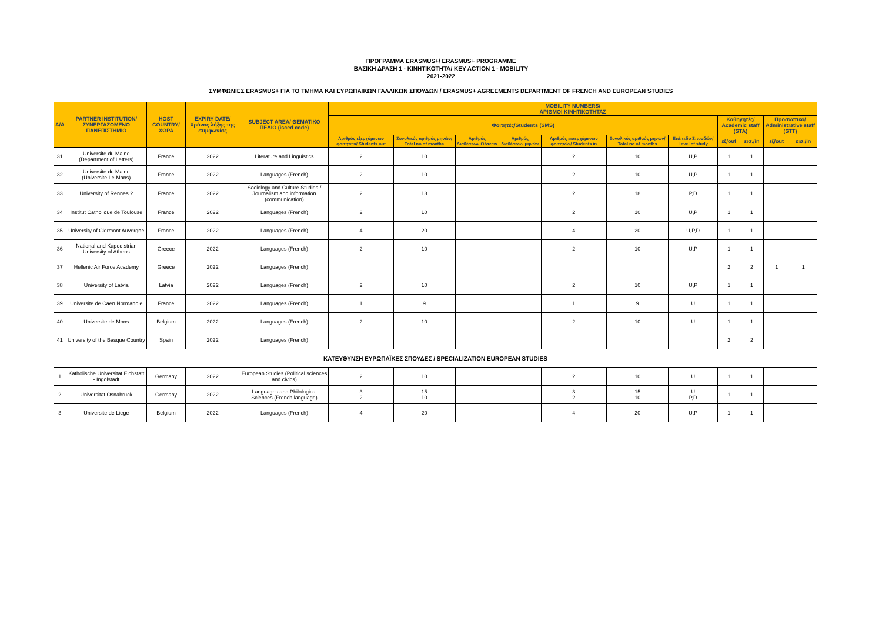ΠΡΟΓΡΑΜΜΑ ERASMUS+/ ERASMUS+ PROGRAMME
ΒΑΣΙΚΗ ΔΡΑΣΗ 1 - ΚΙΝΗΤΙΚΟΤΗΤΑ/ KEY ACTION 1 - MOBILITY
2021-2022
ΣΥΜΦΩΝΙΕΣ ERASMUS+ ΓΙΑ ΤΟ ΤΜΗΜΑ ΚΑΙ ΕΥΡΩΠΑΙΚΩΝ ΓΑΛΛΙΚΩΝ ΣΠΟΥΔΩΝ / ERASMUS+ AGREEMENTS DEPARTMENT OF FRENCH AND EUROPEAN STUDIES
| A/A | PARTNER INSTITUTION/ ΣΥΝΕΡΓΑΖΟΜΕΝΟ ΠΑΝΕΠΙΣΤΗΜΙΟ | HOST COUNTRY/ ΧΩΡΑ | EXPIRY DATE/ Χρόνος λήξης της συμφωνίας | SUBJECT AREA/ ΘΕΜΑΤΙΚΟ ΠΕΔΙΟ (isced code) | MOBILITY NUMBERS/ ΑΡΙΘΜΟΙ ΚΙΝΗΤΙΚΟΤΗΤΑΣ | | | | | | | | | | |
| --- | --- | --- | --- | --- | --- | --- | --- | --- | --- | --- | --- | --- | --- | --- | --- |
| | | | | | Φοιτητές/Students (SMS) | | | | | | | Καθηγητές/ Academic staff (STA) | | Προσωπικό/ Administrative staff (STT) | |
| | | | | | Αριθμός εξερχόμενων φοιτητών/ Students out | Συνολικός αριθμός μηνών/ Total no of months | Αριθμός Διαθέσεων Θέσεων | Αριθμός διαθέσεων μηνών | Αριθμός εισερχόμενων φοιτητών/ Students in | Συνολικός αριθμός μηνών/ Total no of months | Επίπεδο Σπουδών/ Level of study | εξ/out | εισ./in | εξ/out | εισ./in |
| 31 | Universite du Maine (Department of Letters) | France | 2022 | Literature and Linguistics | 2 | 10 | | | 2 | 10 | U,P | 1 | 1 | | |
| 32 | Universite du Maine (Universite Le Mans) | France | 2022 | Languages (French) | 2 | 10 | | | 2 | 10 | U,P | 1 | 1 | | |
| 33 | University of Rennes 2 | France | 2022 | Sociology and Culture Studies / Journalism and information (communication) | 2 | 18 | | | 2 | 18 | P,D | 1 | 1 | | |
| 34 | Institut Catholique de Toulouse | France | 2022 | Languages (French) | 2 | 10 | | | 2 | 10 | U,P | 1 | 1 | | |
| 35 | University of Clermont Auvergne | France | 2022 | Languages (French) | 4 | 20 | | | 4 | 20 | U,P,D | 1 | 1 | | |
| 36 | National and Kapodistrian University of Athens | Greece | 2022 | Languages (French) | 2 | 10 | | | 2 | 10 | U,P | 1 | 1 | | |
| 37 | Hellenic Air Force Academy | Greece | 2022 | Languages (French) | | | | | | | | 2 | 2 | 1 | 1 |
| 38 | University of Latvia | Latvia | 2022 | Languages (French) | 2 | 10 | | | 2 | 10 | U,P | 1 | 1 | | |
| 39 | Universite de Caen Normandie | France | 2022 | Languages (French) | 1 | 9 | | | 1 | 9 | U | 1 | 1 | | |
| 40 | Universite de Mons | Belgium | 2022 | Languages (French) | 2 | 10 | | | 2 | 10 | U | 1 | 1 | | |
| 41 | University of the Basque Country | Spain | 2022 | Languages (French) | | | | | | | | 2 | 2 | | |
| ΚΑΤΕΥΘΥΝΣΗ ΕΥΡΩΠΑΪΚΕΣ ΣΠΟΥΔΕΣ / SPECIALIZATION EUROPEAN STUDIES | | | | | | | | | | | | | | | |
| 1 | Katholische Universitat Eichstatt - Ingolstadt | Germany | 2022 | European Studies (Political sciences and civics) | 2 | 10 | | | 2 | 10 | U | 1 | 1 | | |
| 2 | Universitat Osnabruck | Germany | 2022 | Languages and Philological Sciences (French language) | 3 2 | 15 10 | | | 3 2 | 15 10 | U P,D | 1 | 1 | | |
| 3 | Universite de Liege | Belgium | 2022 | Languages (French) | 4 | 20 | | | 4 | 20 | U,P | 1 | 1 | | |